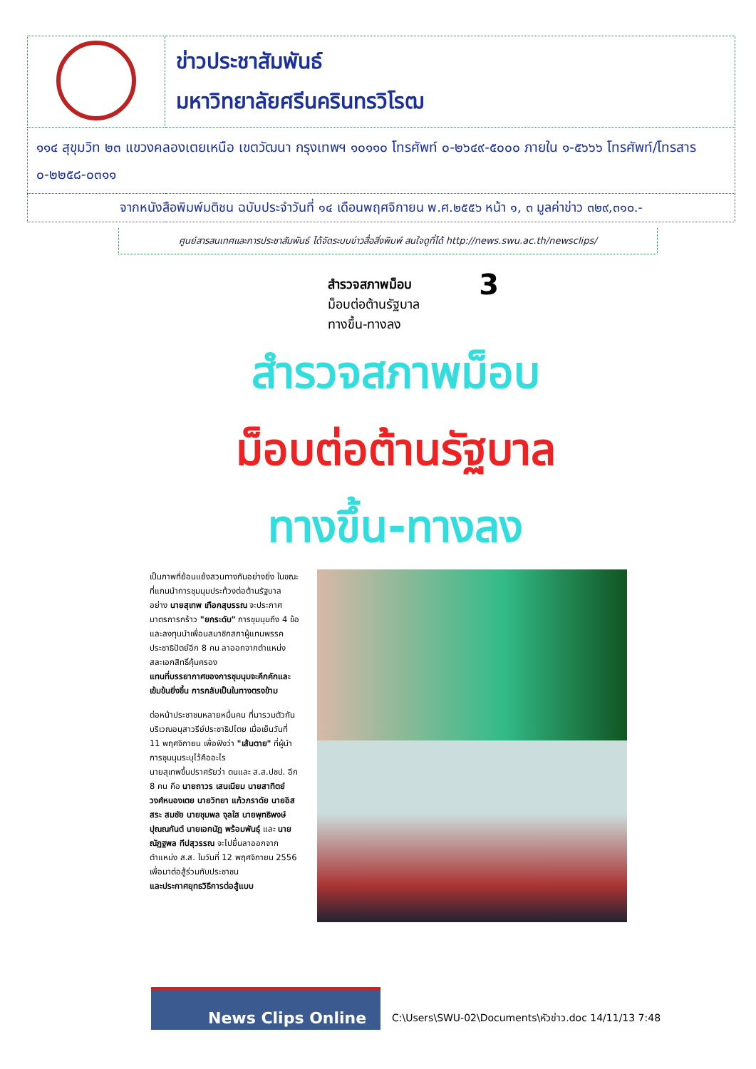| | ข่าวประชาสัมพันธ์ มหาวิทยาลัยศรีนครินทรวิโรฒ |
| ๑๑๔ สุขุมวิท ๒๓ แขวงคลองเตยเหนือ เขตวัฒนา กรุงเทพฯ ๑๐๑๑๐ โทรศัพท์ ๐-๒๖๔๙-๕๐๐๐ ภายใน ๑-๕๖๖๖ โทรศัพท์/โทรสาร ๐-๒๒๕๘-๐๓๑๑ | |
| จากหนังสือพิมพ์มติชน ฉบับประจำวันที่ ๑๔ เดือนพฤศจิกายน พ.ศ.๒๕๕๖ หน้า ๑, ๓ มูลค่าข่าว ๓๒๙,๓๑๐.- | |
ศูนย์สารสนเทศและการประชาสัมพันธ์ ได้จัดระบบข่าวสื่อสิ่งพิมพ์ สนใจดูที่ได้ http://news.swu.ac.th/newsclips/
สำรวจสภาพม็อบ 3
ม็อบต่อต้านรัฐบาล
ทางขึ้น-ทางลง
สำรวจสภาพม็อบ
ม็อบต่อต้านรัฐบาล
ทางขึ้น-ทางลง
เป็นภาพที่ย้อนแย้งสวนทางกันอย่างยิ่ง ในขณะที่แกนนำการชุมนุมประท้วงต่อต้านรัฐบาล อย่าง นายสุเทพ เทือกสุบรรณ จะประกาศมาตรการกร้าว "ยกระดับ" การชุมนุมถึง 4 ข้อ
และลงทุนนำเพื่อนสมาชิกสภาผู้แทนพรรคประชาธิปัตย์อีก 8 คน ลาออกจากตำแหน่ง สละเอกสิทธิ์คุ้มครอง
แทนที่บรรยากาศของการชุมนุมจะคึกคักและเข้มข้นยิ่งขึ้น การกลับเป็นในทางตรงข้าม
ต่อหน้าประชาชนหลายหมื่นคน ที่มารวมตัวกันบริเวณอนุสาวรีย์ประชาธิปไตย เมื่อเย็นวันที่ 11 พฤศจิกายน เพื่อฟังว่า "เส้นตาย" ที่ผู้นำการชุมนุมระบุไว้คืออะไร
นายสุเทพขึ้นปราศรัยว่า ตนและ ส.ส.ปชป. อีก 8 คน คือ นายถาวร เสนเนียม นายสาทิตย์ วงศ์หนองเตย นายวิทยา แก้วภราดัย นายอิสสระ สมชัย นายชุมพล จุลใส นายพุทธิพงษ์ ปุณณกันต์ นายเอกนัฏ พร้อมพันธุ์ และ นายณัฏฐพล ทีปสุวรรณ จะไปยื่นลาออกจากตำแหน่ง ส.ส. ในวันที่ 12 พฤศจิกายน 2556 เพื่อมาต่อสู้ร่วมกับประชาชน
และประกาศยุทธวิธีการต่อสู้แบบ
News Clips Online
C:\Users\SWU-02\Documents\หัวข่าว.doc 14/11/13 7:48